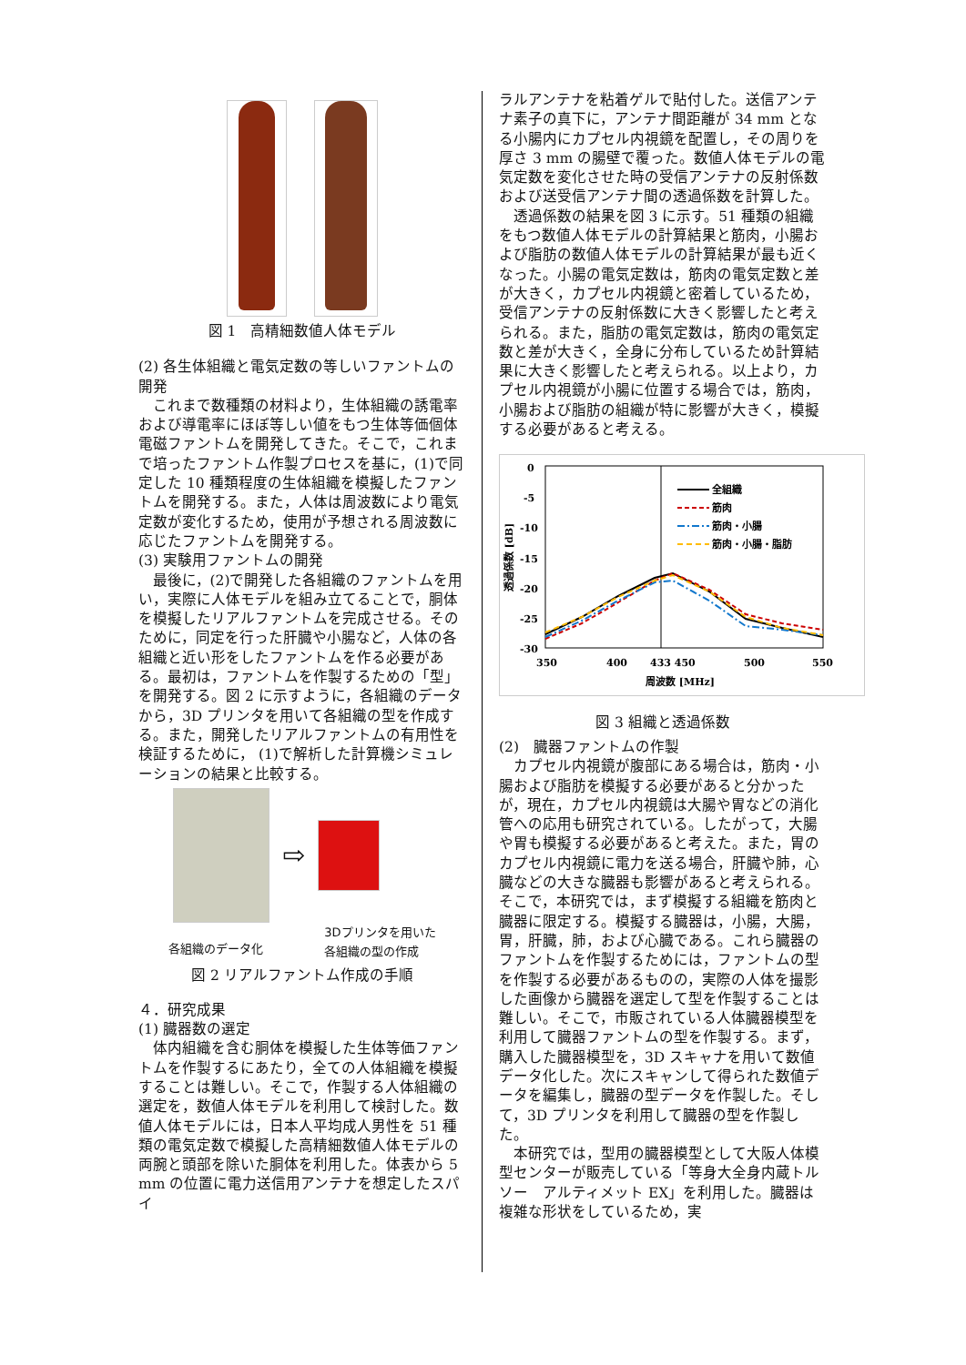図 1　高精細数値人体モデル
(2) 各生体組織と電気定数の等しいファントムの開発
これまで数種類の材料より，生体組織の誘電率および導電率にほぼ等しい値をもつ生体等価個体電磁ファントムを開発してきた。そこで，これまで培ったファントム作製プロセスを基に，(1)で同定した 10 種類程度の生体組織を模擬したファントムを開発する。また，人体は周波数により電気定数が変化するため，使用が予想される周波数に応じたファントムを開発する。
(3) 実験用ファントムの開発
最後に，(2)で開発した各組織のファントムを用い，実際に人体モデルを組み立てることで，胴体を模擬したリアルファントムを完成させる。そのために，同定を行った肝臓や小腸など，人体の各組織と近い形をしたファントムを作る必要がある。最初は，ファントムを作製するための「型」を開発する。図 2 に示すように，各組織のデータから，3D プリンタを用いて各組織の型を作成する。また，開発したリアルファントムの有用性を検証するために， (1)で解析した計算機シミュレーションの結果と比較する。
⇨
各組織のデータ化 3Dプリンタを用いた
各組織の型の作成
図 2 リアルファントム作成の手順
４．研究成果
(1) 臓器数の選定
体内組織を含む胴体を模擬した生体等価ファントムを作製するにあたり，全ての人体組織を模擬することは難しい。そこで，作製する人体組織の選定を，数値人体モデルを利用して検討した。数値人体モデルには，日本人平均成人男性を 51 種類の電気定数で模擬した高精細数値人体モデルの両腕と頭部を除いた胴体を利用した。体表から 5 mm の位置に電力送信用アンテナを想定したスパイ
ラルアンテナを粘着ゲルで貼付した。送信アンテナ素子の真下に，アンテナ間距離が 34 mm となる小腸内にカプセル内視鏡を配置し，その周りを厚さ 3 mm の腸壁で覆った。数値人体モデルの電気定数を変化させた時の受信アンテナの反射係数および送受信アンテナ間の透過係数を計算した。
透過係数の結果を図 3 に示す。51 種類の組織をもつ数値人体モデルの計算結果と筋肉，小腸および脂肪の数値人体モデルの計算結果が最も近くなった。小腸の電気定数は，筋肉の電気定数と差が大きく，カプセル内視鏡と密着しているため，受信アンテナの反射係数に大きく影響したと考えられる。また，脂肪の電気定数は，筋肉の電気定数と差が大きく，全身に分布しているため計算結果に大きく影響したと考えられる。以上より，カプセル内視鏡が小腸に位置する場合では，筋肉，小腸および脂肪の組織が特に影響が大きく，模擬する必要があると考える。
0
-5
-10
-15
-20
-25
-30
350
400
433 450
500
550
周波数 [MHz]
透過係数 [dB]
全組織
筋肉
筋肉・小腸
筋肉・小腸・脂肪
図 3 組織と透過係数
(2)　臓器ファントムの作製
カプセル内視鏡が腹部にある場合は，筋肉・小腸および脂肪を模擬する必要があると分かったが，現在，カプセル内視鏡は大腸や胃などの消化管への応用も研究されている。したがって，大腸や胃も模擬する必要があると考えた。また，胃のカプセル内視鏡に電力を送る場合，肝臓や肺，心臓などの大きな臓器も影響があると考えられる。そこで，本研究では，まず模擬する組織を筋肉と臓器に限定する。模擬する臓器は，小腸，大腸，胃，肝臓，肺，および心臓である。これら臓器のファントムを作製するためには，ファントムの型を作製する必要があるものの，実際の人体を撮影した画像から臓器を選定して型を作製することは難しい。そこで，市販されている人体臓器模型を利用して臓器ファントムの型を作製する。まず，購入した臓器模型を，3D スキャナを用いて数値データ化した。次にスキャンして得られた数値データを編集し，臓器の型データを作製した。そして，3D プリンタを利用して臓器の型を作製した。
本研究では，型用の臓器模型として大阪人体模型センターが販売している「等身大全身内蔵トルソー　アルティメット EX」を利用した。臓器は複雑な形状をしているため，実